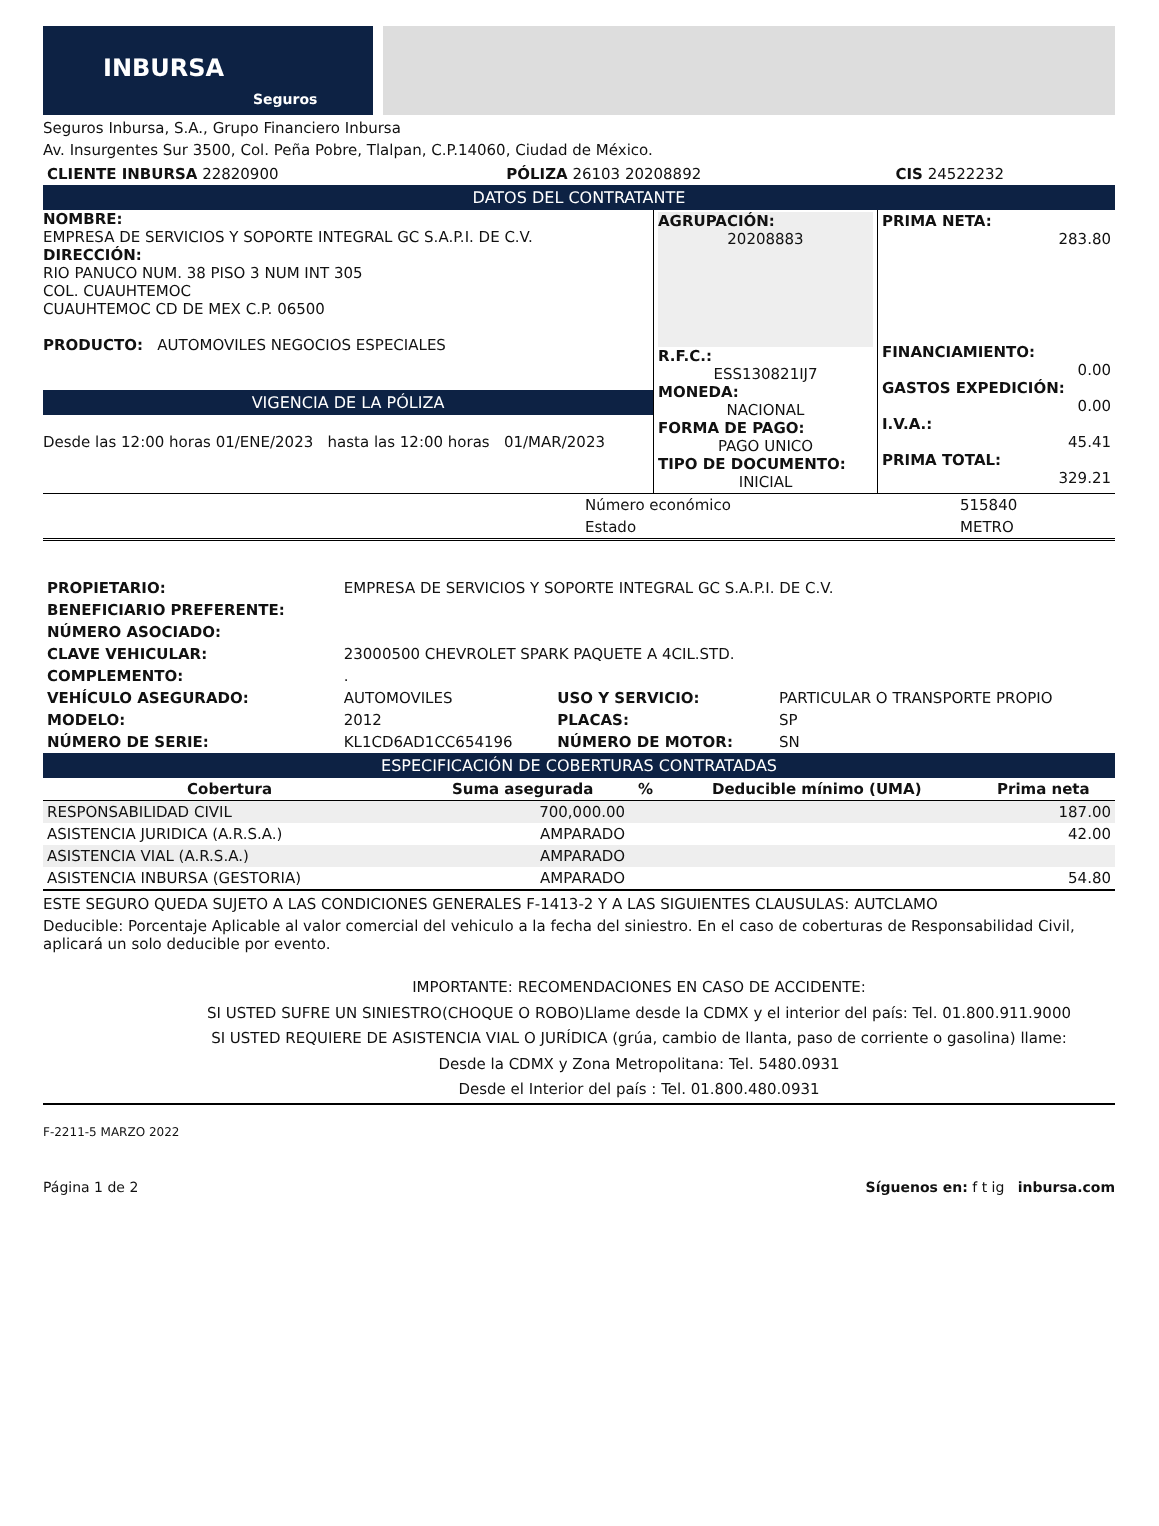INBURSA
Seguros
Seguros Inbursa, S.A., Grupo Financiero Inbursa
Av. Insurgentes Sur 3500, Col. Peña Pobre, Tlalpan, C.P.14060, Ciudad de México.
| CLIENTE INBURSA 22820900 | PÓLIZA 26103 20208892 | CIS 24522232 |
DATOS DEL CONTRATANTE
| NOMBRE: EMPRESA DE SERVICIOS Y SOPORTE INTEGRAL GC S.A.P.I. DE C.V. DIRECCIÓN: RIO PANUCO NUM. 38 PISO 3 NUM INT 305 COL. CUAUHTEMOC CUAUHTEMOC CD DE MEX C.P. 06500 PRODUCTO: AUTOMOVILES NEGOCIOS ESPECIALES VIGENCIA DE LA PÓLIZA Desde las 12:00 horas 01/ENE/2023 hasta las 12:00 horas 01/MAR/2023 | AGRUPACIÓN: 20208883 R.F.C.: ESS130821IJ7 MONEDA: NACIONAL FORMA DE PAGO: PAGO UNICO TIPO DE DOCUMENTO: INICIAL | PRIMA NETA: 283.80 FINANCIAMIENTO: 0.00 GASTOS EXPEDICIÓN: 0.00 I.V.A.: 45.41 PRIMA TOTAL: 329.21 |
| | Número económico | 515840 |
| | Estado | METRO |
| PROPIETARIO: | EMPRESA DE SERVICIOS Y SOPORTE INTEGRAL GC S.A.P.I. DE C.V. | | |
| BENEFICIARIO PREFERENTE: | | | |
| NÚMERO ASOCIADO: | | | |
| CLAVE VEHICULAR: | 23000500 CHEVROLET SPARK PAQUETE A 4CIL.STD. | | |
| COMPLEMENTO: | . | | |
| VEHÍCULO ASEGURADO: | AUTOMOVILES | USO Y SERVICIO: | PARTICULAR O TRANSPORTE PROPIO |
| MODELO: | 2012 | PLACAS: | SP |
| NÚMERO DE SERIE: | KL1CD6AD1CC654196 | NÚMERO DE MOTOR: | SN |
ESPECIFICACIÓN DE COBERTURAS CONTRATADAS
| Cobertura | Suma asegurada | % | Deducible mínimo (UMA) | Prima neta |
| --- | --- | --- | --- | --- |
| RESPONSABILIDAD CIVIL | 700,000.00 | | | 187.00 |
| ASISTENCIA JURIDICA (A.R.S.A.) | AMPARADO | | | 42.00 |
| ASISTENCIA VIAL (A.R.S.A.) | AMPARADO | | | |
| ASISTENCIA INBURSA (GESTORIA) | AMPARADO | | | 54.80 |
ESTE SEGURO QUEDA SUJETO A LAS CONDICIONES GENERALES F-1413-2 Y A LAS SIGUIENTES CLAUSULAS: AUTCLAMO
Deducible: Porcentaje Aplicable al valor comercial del vehiculo a la fecha del siniestro. En el caso de coberturas de Responsabilidad Civil, aplicará un solo deducible por evento.
IMPORTANTE: RECOMENDACIONES EN CASO DE ACCIDENTE:
SI USTED SUFRE UN SINIESTRO(CHOQUE O ROBO)Llame desde la CDMX y el interior del país: Tel. 01.800.911.9000
SI USTED REQUIERE DE ASISTENCIA VIAL O JURÍDICA (grúa, cambio de llanta, paso de corriente o gasolina) llame:
Desde la CDMX y Zona Metropolitana: Tel. 5480.0931
Desde el Interior del país : Tel. 01.800.480.0931
F-2211-5 MARZO 2022
Página 1 de 2 Síguenos en: f t ig inbursa.com